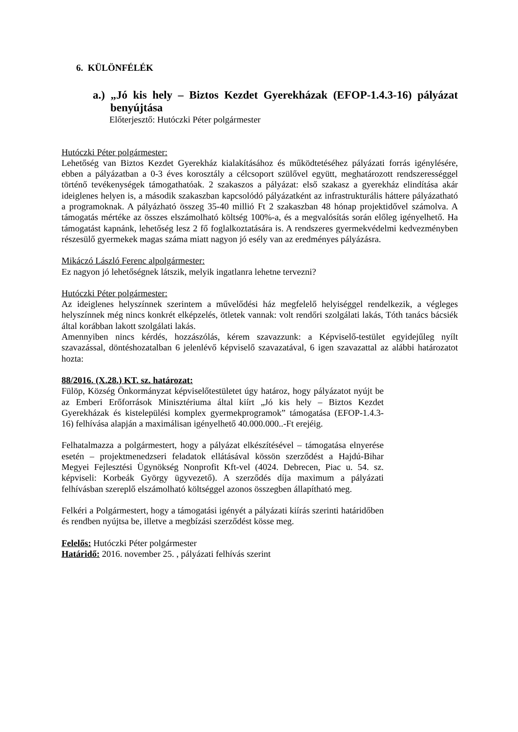6. KÜLÖNFÉLÉK
a.) „Jó kis hely – Biztos Kezdet Gyerekházak (EFOP-1.4.3-16) pályázat benyújtása
Előterjesztő: Hutóczki Péter polgármester
Hutóczki Péter polgármester:
Lehetőség van Biztos Kezdet Gyerekház kialakításához és működtetéséhez pályázati forrás igénylésére, ebben a pályázatban a 0-3 éves korosztály a célcsoport szülővel együtt, meghatározott rendszerességgel történő tevékenységek támogathatóak. 2 szakaszos a pályázat: első szakasz a gyerekház elindítása akár ideiglenes helyen is, a második szakaszban kapcsolódó pályázatként az infrastrukturális háttere pályázatható a programoknak. A pályázható összeg 35-40 millió Ft 2 szakaszban 48 hónap projektidővel számolva. A támogatás mértéke az összes elszámolható költség 100%-a, és a megvalósítás során előleg igényelhető. Ha támogatást kapnánk, lehetőség lesz 2 fő foglalkoztatására is. A rendszeres gyermekvédelmi kedvezményben részesülő gyermekek magas száma miatt nagyon jó esély van az eredményes pályázásra.
Mikáczó László Ferenc alpolgármester:
Ez nagyon jó lehetőségnek látszik, melyik ingatlanra lehetne tervezni?
Hutóczki Péter polgármester:
Az ideiglenes helyszínnek szerintem a művelődési ház megfelelő helyiséggel rendelkezik, a végleges helyszínnek még nincs konkrét elképzelés, ötletek vannak: volt rendőri szolgálati lakás, Tóth tanács bácsiék által korábban lakott szolgálati lakás.
Amennyiben nincs kérdés, hozzászólás, kérem szavazzunk: a Képviselő-testület egyidejűleg nyílt szavazással, döntéshozatalban 6 jelenlévő képviselő szavazatával, 6 igen szavazattal az alábbi határozatot hozta:
88/2016. (X.28.) KT. sz. határozat:
Fülöp, Község Önkormányzat képviselőtestületet úgy határoz, hogy pályázatot nyújt be az Emberi Erőforrások Minisztériuma által kiírt „Jó kis hely – Biztos Kezdet Gyerekházak és kistelepülési komplex gyermekprogramok” támogatása (EFOP-1.4.3-16) felhívása alapján a maximálisan igényelhető 40.000.000..-Ft erejéig.
Felhatalmazza a polgármestert, hogy a pályázat elkészítésével – támogatása elnyerése esetén – projektmenedzseri feladatok ellátásával kössön szerződést a Hajdú-Bihar Megyei Fejlesztési Ügynökség Nonprofit Kft-vel (4024. Debrecen, Piac u. 54. sz. képviseli: Korbeák György ügyvezető). A szerződés díja maximum a pályázati felhívásban szereplő elszámolható költséggel azonos összegben állapítható meg.
Felkéri a Polgármestert, hogy a támogatási igényét a pályázati kiírás szerinti határidőben és rendben nyújtsa be, illetve a megbízási szerződést kösse meg.
Felelős: Hutóczki Péter polgármester
Határidő: 2016. november 25. , pályázati felhívás szerint